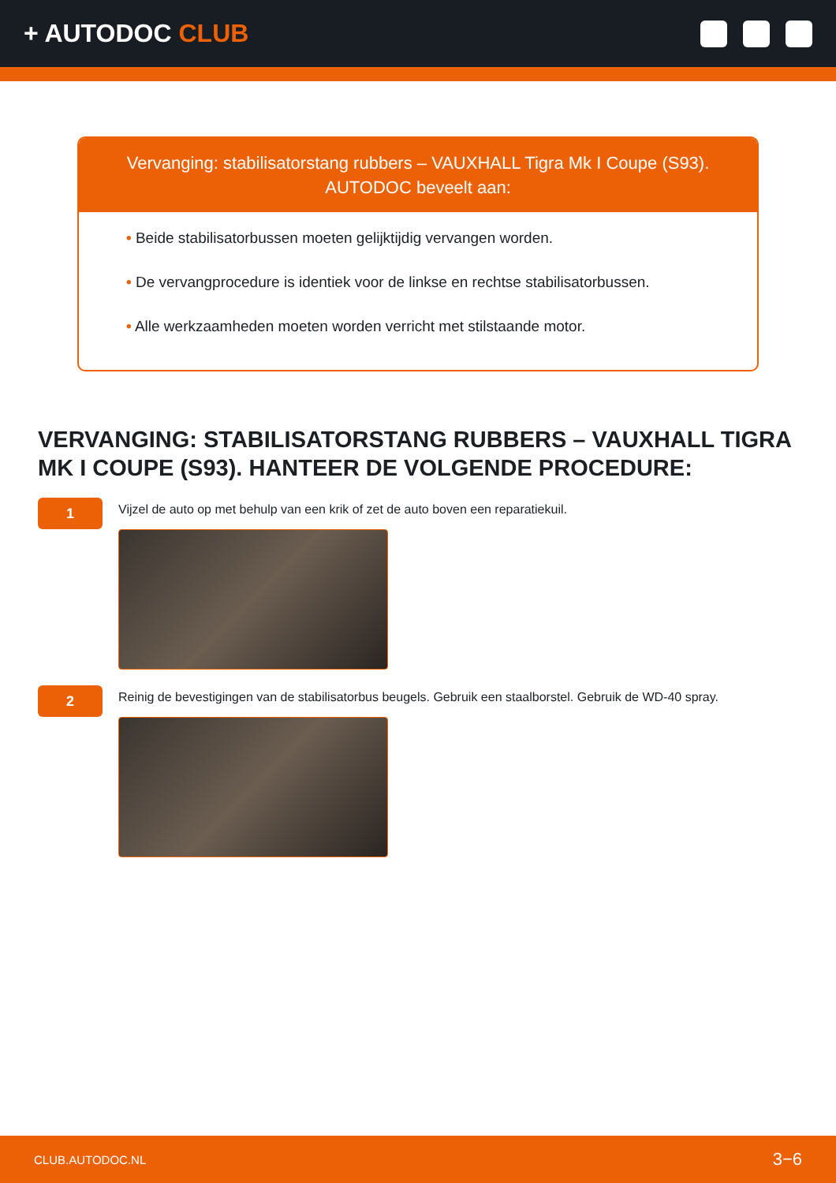+ AUTODOC CLUB
Vervanging: stabilisatorstang rubbers – VAUXHALL Tigra Mk I Coupe (S93).
AUTODOC beveelt aan:
• Beide stabilisatorbussen moeten gelijktijdig vervangen worden.
• De vervangprocedure is identiek voor de linkse en rechtse stabilisatorbussen.
• Alle werkzaamheden moeten worden verricht met stilstaande motor.
VERVANGING: STABILISATORSTANG RUBBERS – VAUXHALL TIGRA MK I COUPE (S93). HANTEER DE VOLGENDE PROCEDURE:
1
Vijzel de auto op met behulp van een krik of zet de auto boven een reparatiekuil.
2
Reinig de bevestigingen van de stabilisatorbus beugels. Gebruik een staalborstel. Gebruik de WD-40 spray.
CLUB.AUTODOC.NL 3−6